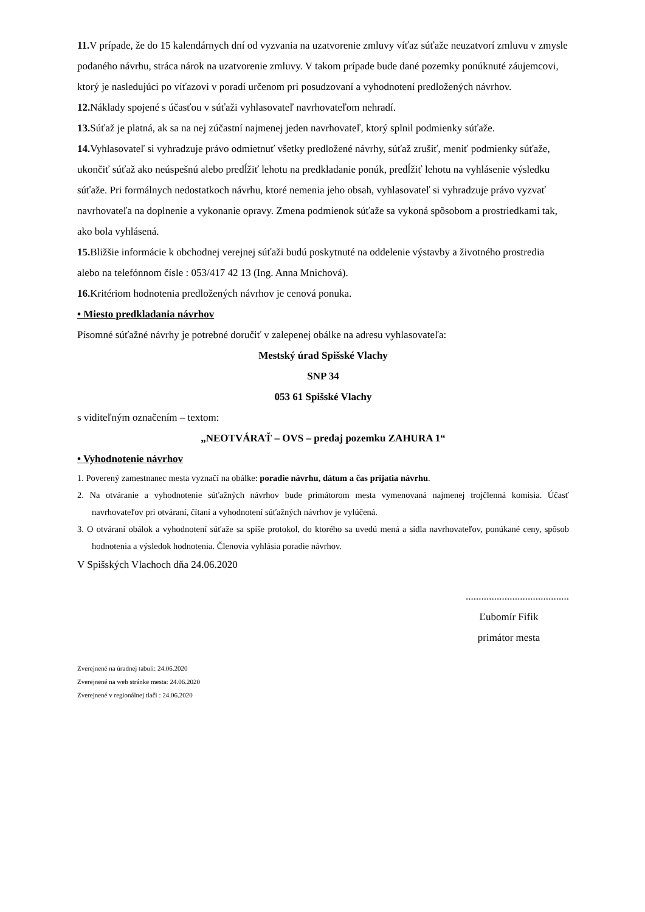11. V prípade, že do 15 kalendárnych dní od vyzvania na uzatvorenie zmluvy víťaz súťaže neuzatvorí zmluvu v zmysle podaného návrhu, stráca nárok na uzatvorenie zmluvy. V takom prípade bude dané pozemky ponúknuté záujemcovi, ktorý je nasledujúci po víťazovi v poradí určenom pri posudzovaní a vyhodnotení predložených návrhov.
12. Náklady spojené s účasťou v súťaži vyhlasovateľ navrhovateľom nehradí.
13. Súťaž je platná, ak sa na nej zúčastní najmenej jeden navrhovateľ, ktorý splnil podmienky súťaže.
14. Vyhlasovateľ si vyhradzuje právo odmietnuť všetky predložené návrhy, súťaž zrušiť, meniť podmienky súťaže, ukončiť súťaž ako neúspešnú alebo predĺžiť lehotu na predkladanie ponúk, predĺžiť lehotu na vyhlásenie výsledku súťaže. Pri formálnych nedostatkoch návrhu, ktoré nemenia jeho obsah, vyhlasovateľ si vyhradzuje právo vyzvať navrhovateľa na doplnenie a vykonanie opravy. Zmena podmienok súťaže sa vykoná spôsobom a prostriedkami tak, ako bola vyhlásená.
15. Bližšie informácie k obchodnej verejnej súťaži budú poskytnuté na oddelenie výstavby a životného prostredia alebo na telefónnom čísle : 053/417 42 13 (Ing. Anna Mnichová).
16. Kritériom hodnotenia predložených návrhov je cenová ponuka.
• Miesto predkladania návrhov
Písomné súťažné návrhy je potrebné doručiť v zalepenej obálke na adresu vyhlasovateľa:
Mestský úrad Spišské Vlachy
SNP 34
053 61 Spišské Vlachy
s viditeľným označením – textom:
„NEOTVÁRAŤ – OVS – predaj pozemku ZAHURA 1“
• Vyhodnotenie návrhov
1. Poverený zamestnanec mesta vyznačí na obálke: poradie návrhu, dátum a čas prijatia návrhu.
2. Na otváranie a vyhodnotenie súťažných návrhov bude primátorom mesta vymenovaná najmenej trojčlenná komisia. Účasť navrhovateľov pri otváraní, čítaní a vyhodnotení súťažných návrhov je vylúčená.
3. O otváraní obálok a vyhodnotení súťaže sa spíše protokol, do ktorého sa uvedú mená a sídla navrhovateľov, ponúkané ceny, spôsob hodnotenia a výsledok hodnotenia. Členovia vyhlásia poradie návrhov.
V Spišských Vlachoch dňa 24.06.2020
........................................
Ľubomír Fifik
primátor mesta
Zverejnené na úradnej tabuli: 24.06.2020
Zverejnené na web stránke mesta: 24.06.2020
Zverejnené v regionálnej tlači : 24.06.2020